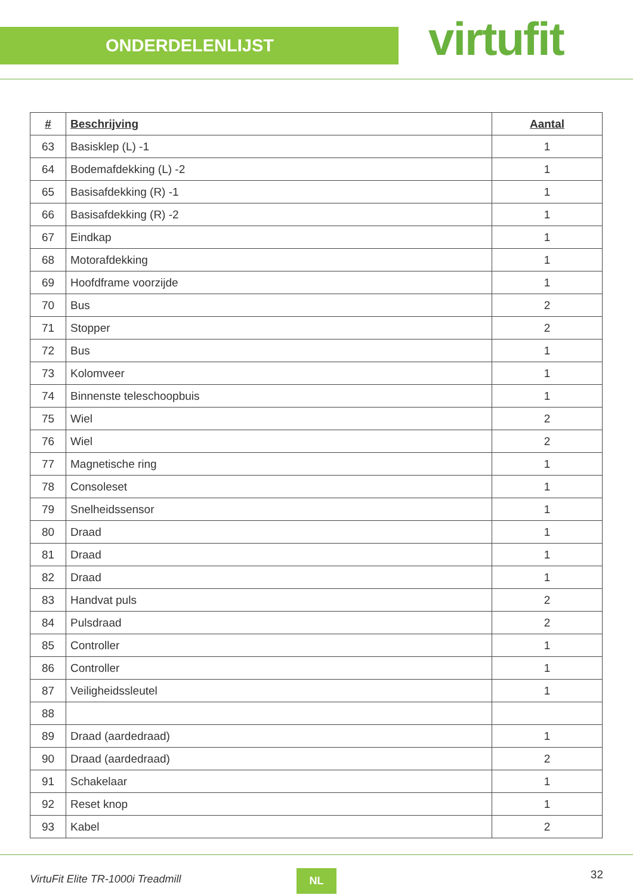ONDERDELENLIJST
virtufit
| # | Beschrijving | Aantal |
| --- | --- | --- |
| 63 | Basisklep (L) -1 | 1 |
| 64 | Bodemafdekking (L) -2 | 1 |
| 65 | Basisafdekking (R) -1 | 1 |
| 66 | Basisafdekking (R) -2 | 1 |
| 67 | Eindkap | 1 |
| 68 | Motorafdekking | 1 |
| 69 | Hoofdframe voorzijde | 1 |
| 70 | Bus | 2 |
| 71 | Stopper | 2 |
| 72 | Bus | 1 |
| 73 | Kolomveer | 1 |
| 74 | Binnenste teleschoopbuis | 1 |
| 75 | Wiel | 2 |
| 76 | Wiel | 2 |
| 77 | Magnetische ring | 1 |
| 78 | Consoleset | 1 |
| 79 | Snelheidssensor | 1 |
| 80 | Draad | 1 |
| 81 | Draad | 1 |
| 82 | Draad | 1 |
| 83 | Handvat puls | 2 |
| 84 | Pulsdraad | 2 |
| 85 | Controller | 1 |
| 86 | Controller | 1 |
| 87 | Veiligheidssleutel | 1 |
| 88 | | |
| 89 | Draad (aardedraad) | 1 |
| 90 | Draad (aardedraad) | 2 |
| 91 | Schakelaar | 1 |
| 92 | Reset knop | 1 |
| 93 | Kabel | 2 |
VirtuFit Elite TR-1000i Treadmill
NL 32